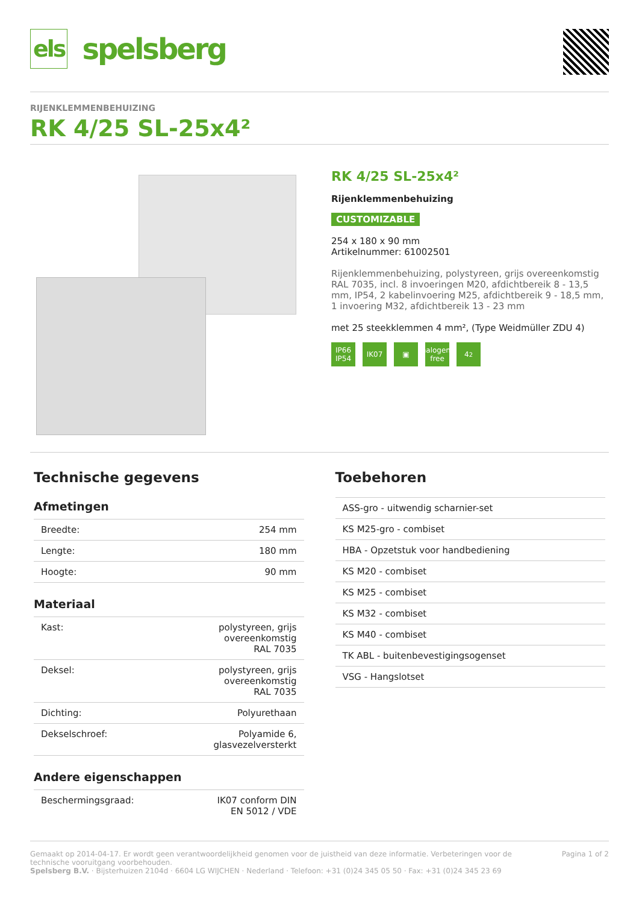els spelsberg
RIJENKLEMMENBEHUIZING
RK 4/25 SL-25x4²
RK 4/25 SL-25x4²
Rijenklemmenbehuizing
CUSTOMIZABLE
254 x 180 x 90 mm
Artikelnummer: 61002501
Rijenklemmenbehuizing, polystyreen, grijs overeenkomstig RAL 7035, incl. 8 invoeringen M20, afdichtbereik 8 - 13,5 mm, IP54, 2 kabelinvoering M25, afdichtbereik 9 - 18,5 mm, 1 invoering M32, afdichtbereik 13 - 23 mm
met 25 steekklemmen 4 mm², (Type Weidmüller ZDU 4)
IP66 IP54 IK07 ▣ halogen-free 4<sup>2</sup>
Technische gegevens
Afmetingen
| Breedte: | 254 mm |
| Lengte: | 180 mm |
| Hoogte: | 90 mm |
Materiaal
| Kast: | polystyreen, grijs overeenkomstig RAL 7035 |
| Deksel: | polystyreen, grijs overeenkomstig RAL 7035 |
| Dichting: | Polyurethaan |
| Dekselschroef: | Polyamide 6, glasvezelversterkt |
Andere eigenschappen
| Beschermingsgraad: | IK07 conform DIN EN 5012 / VDE |
Toebehoren
| ASS-gro - uitwendig scharnier-set |
| KS M25-gro - combiset |
| HBA - Opzetstuk voor handbediening |
| KS M20 - combiset |
| KS M25 - combiset |
| KS M32 - combiset |
| KS M40 - combiset |
| TK ABL - buitenbevestigingsogenset |
| VSG - Hangslotset |
Gemaakt op 2014-04-17. Er wordt geen verantwoordelijkheid genomen voor de juistheid van deze informatie. Verbeteringen voor de technische vooruitgang voorbehouden. Pagina 1 of 2
Spelsberg B.V. · Bijsterhuizen 2104d · 6604 LG WIJCHEN · Nederland · Telefoon: +31 (0)24 345 05 50 · Fax: +31 (0)24 345 23 69